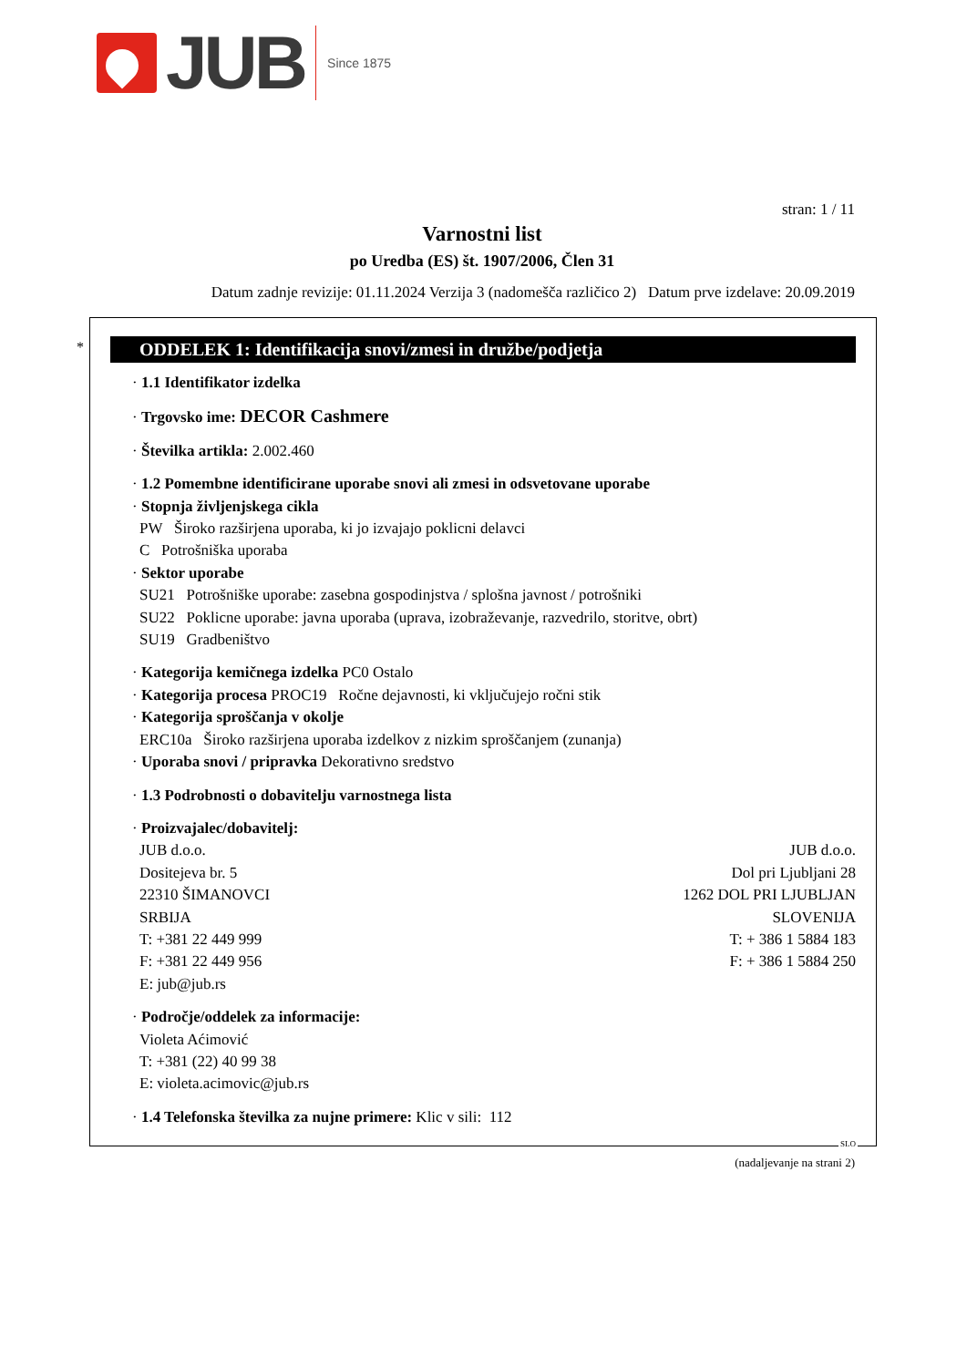JUB
Since 1875
stran: 1 / 11
Varnostni list
po Uredba (ES) št. 1907/2006, Člen 31
Datum zadnje revizije: 01.11.2024 Verzija 3 (nadomešča različico 2) Datum prve izdelave: 20.09.2019
*
ODDELEK 1: Identifikacija snovi/zmesi in družbe/podjetja
· 1.1 Identifikator izdelka
· Trgovsko ime: DECOR Cashmere
· Številka artikla: 2.002.460
· 1.2 Pomembne identificirane uporabe snovi ali zmesi in odsvetovane uporabe
· Stopnja življenjskega cikla
PW Široko razširjena uporaba, ki jo izvajajo poklicni delavci
C Potrošniška uporaba
· Sektor uporabe
SU21 Potrošniške uporabe: zasebna gospodinjstva / splošna javnost / potrošniki
SU22 Poklicne uporabe: javna uporaba (uprava, izobraževanje, razvedrilo, storitve, obrt)
SU19 Gradbeništvo
· Kategorija kemičnega izdelka PC0 Ostalo
· Kategorija procesa PROC19 Ročne dejavnosti, ki vključujejo ročni stik
· Kategorija sproščanja v okolje
ERC10a Široko razširjena uporaba izdelkov z nizkim sproščanjem (zunanja)
· Uporaba snovi / pripravka Dekorativno sredstvo
· 1.3 Podrobnosti o dobavitelju varnostnega lista
· Proizvajalec/dobavitelj:
JUB d.o.o.
Dositejeva br. 5
22310 ŠIMANOVCI
SRBIJA
T: +381 22 449 999
F: +381 22 449 956
E: jub@jub.rs
JUB d.o.o.
Dol pri Ljubljani 28
1262 DOL PRI LJUBLJAN
SLOVENIJA
T: + 386 1 5884 183
F: + 386 1 5884 250
· Področje/oddelek za informacije:
Violeta Aćimović
T: +381 (22) 40 99 38
E: violeta.acimovic@jub.rs
· 1.4 Telefonska številka za nujne primere: Klic v sili: 112
SLO
(nadaljevanje na strani 2)